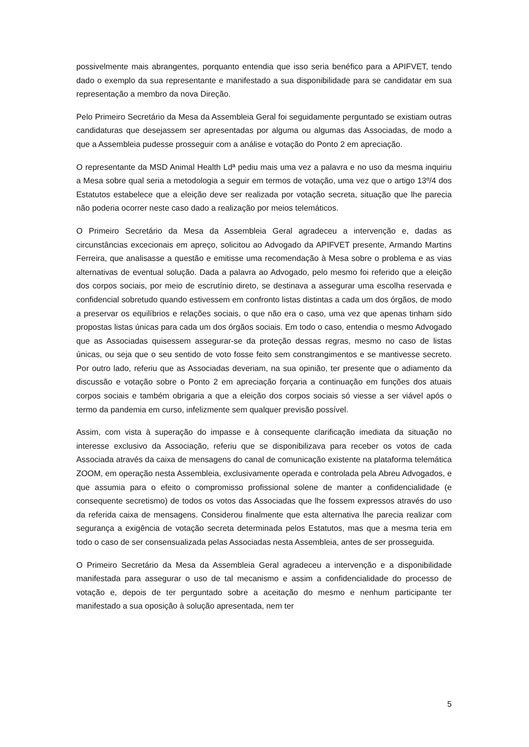possivelmente mais abrangentes, porquanto entendia que isso seria benéfico para a APIFVET, tendo dado o exemplo da sua representante e manifestado a sua disponibilidade para se candidatar em sua representação a membro da nova Direção.
Pelo Primeiro Secretário da Mesa da Assembleia Geral foi seguidamente perguntado se existiam outras candidaturas que desejassem ser apresentadas por alguma ou algumas das Associadas, de modo a que a Assembleia pudesse prosseguir com a análise e votação do Ponto 2 em apreciação.
O representante da MSD Animal Health Ldª pediu mais uma vez a palavra e no uso da mesma inquiriu a Mesa sobre qual seria a metodologia a seguir em termos de votação, uma vez que o artigo 13º/4 dos Estatutos estabelece que a eleição deve ser realizada por votação secreta, situação que lhe parecia não poderia ocorrer neste caso dado a realização por meios telemáticos.
O Primeiro Secretário da Mesa da Assembleia Geral agradeceu a intervenção e, dadas as circunstâncias excecionais em apreço, solicitou ao Advogado da APIFVET presente, Armando Martins Ferreira, que analisasse a questão e emitisse uma recomendação à Mesa sobre o problema e as vias alternativas de eventual solução. Dada a palavra ao Advogado, pelo mesmo foi referido que a eleição dos corpos sociais, por meio de escrutínio direto, se destinava a assegurar uma escolha reservada e confidencial sobretudo quando estivessem em confronto listas distintas a cada um dos órgãos, de modo a preservar os equilíbrios e relações sociais, o que não era o caso, uma vez que apenas tinham sido propostas listas únicas para cada um dos órgãos sociais. Em todo o caso, entendia o mesmo Advogado que as Associadas quisessem assegurar-se da proteção dessas regras, mesmo no caso de listas únicas, ou seja que o seu sentido de voto fosse feito sem constrangimentos e se mantivesse secreto. Por outro lado, referiu que as Associadas deveriam, na sua opinião, ter presente que o adiamento da discussão e votação sobre o Ponto 2 em apreciação forçaria a continuação em funções dos atuais corpos sociais e também obrigaria a que a eleição dos corpos sociais só viesse a ser viável após o termo da pandemia em curso, infelizmente sem qualquer previsão possível.
Assim, com vista à superação do impasse e à consequente clarificação imediata da situação no interesse exclusivo da Associação, referiu que se disponibilizava para receber os votos de cada Associada através da caixa de mensagens do canal de comunicação existente na plataforma telemática ZOOM, em operação nesta Assembleia, exclusivamente operada e controlada pela Abreu Advogados, e que assumia para o efeito o compromisso profissional solene de manter a confidencialidade (e consequente secretismo) de todos os votos das Associadas que lhe fossem expressos através do uso da referida caixa de mensagens. Considerou finalmente que esta alternativa lhe parecia realizar com segurança a exigência de votação secreta determinada pelos Estatutos, mas que a mesma teria em todo o caso de ser consensualizada pelas Associadas nesta Assembleia, antes de ser prosseguida.
O Primeiro Secretário da Mesa da Assembleia Geral agradeceu a intervenção e a disponibilidade manifestada para assegurar o uso de tal mecanismo e assim a confidencialidade do processo de votação e, depois de ter perguntado sobre a aceitação do mesmo e nenhum participante ter manifestado a sua oposição à solução apresentada, nem ter
5